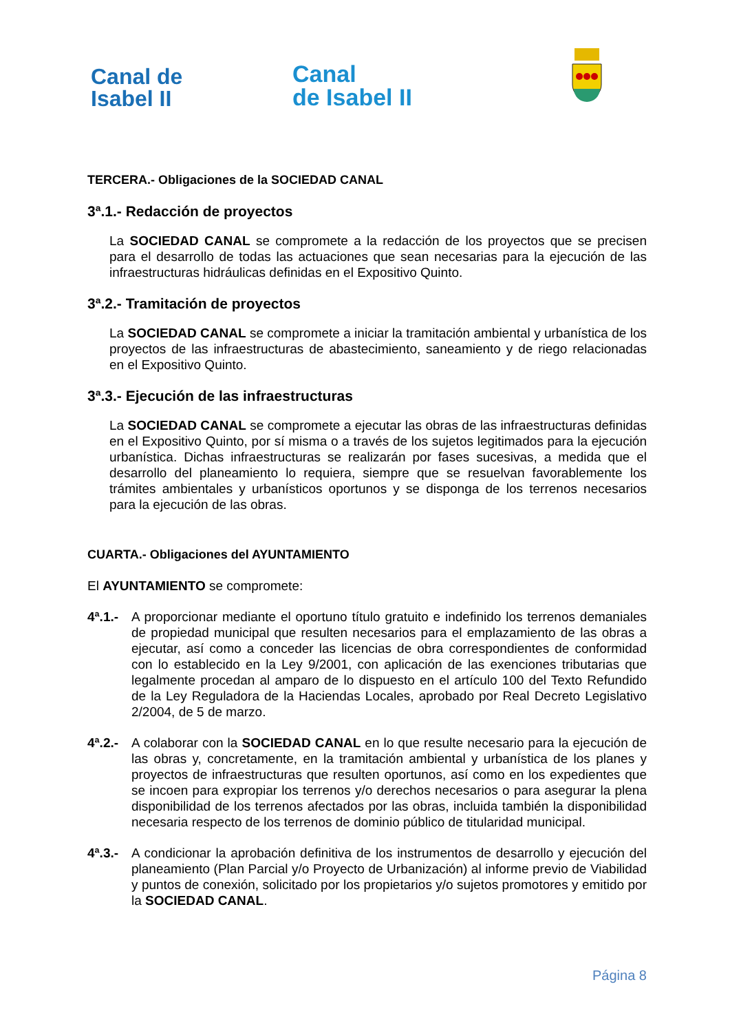Canal de
Isabel II
Canal
de Isabel II
TERCERA.- Obligaciones de la SOCIEDAD CANAL
3ª.1.- Redacción de proyectos
La SOCIEDAD CANAL se compromete a la redacción de los proyectos que se precisen para el desarrollo de todas las actuaciones que sean necesarias para la ejecución de las infraestructuras hidráulicas definidas en el Expositivo Quinto.
3ª.2.- Tramitación de proyectos
La SOCIEDAD CANAL se compromete a iniciar la tramitación ambiental y urbanística de los proyectos de las infraestructuras de abastecimiento, saneamiento y de riego relacionadas en el Expositivo Quinto.
3ª.3.- Ejecución de las infraestructuras
La SOCIEDAD CANAL se compromete a ejecutar las obras de las infraestructuras definidas en el Expositivo Quinto, por sí misma o a través de los sujetos legitimados para la ejecución urbanística. Dichas infraestructuras se realizarán por fases sucesivas, a medida que el desarrollo del planeamiento lo requiera, siempre que se resuelvan favorablemente los trámites ambientales y urbanísticos oportunos y se disponga de los terrenos necesarios para la ejecución de las obras.
CUARTA.- Obligaciones del AYUNTAMIENTO
El AYUNTAMIENTO se compromete:
4ª.1.-
A proporcionar mediante el oportuno título gratuito e indefinido los terrenos demaniales de propiedad municipal que resulten necesarios para el emplazamiento de las obras a ejecutar, así como a conceder las licencias de obra correspondientes de conformidad con lo establecido en la Ley 9/2001, con aplicación de las exenciones tributarias que legalmente procedan al amparo de lo dispuesto en el artículo 100 del Texto Refundido de la Ley Reguladora de la Haciendas Locales, aprobado por Real Decreto Legislativo 2/2004, de 5 de marzo.
4ª.2.-
A colaborar con la SOCIEDAD CANAL en lo que resulte necesario para la ejecución de las obras y, concretamente, en la tramitación ambiental y urbanística de los planes y proyectos de infraestructuras que resulten oportunos, así como en los expedientes que se incoen para expropiar los terrenos y/o derechos necesarios o para asegurar la plena disponibilidad de los terrenos afectados por las obras, incluida también la disponibilidad necesaria respecto de los terrenos de dominio público de titularidad municipal.
4ª.3.-
A condicionar la aprobación definitiva de los instrumentos de desarrollo y ejecución del planeamiento (Plan Parcial y/o Proyecto de Urbanización) al informe previo de Viabilidad y puntos de conexión, solicitado por los propietarios y/o sujetos promotores y emitido por la SOCIEDAD CANAL.
Página 8